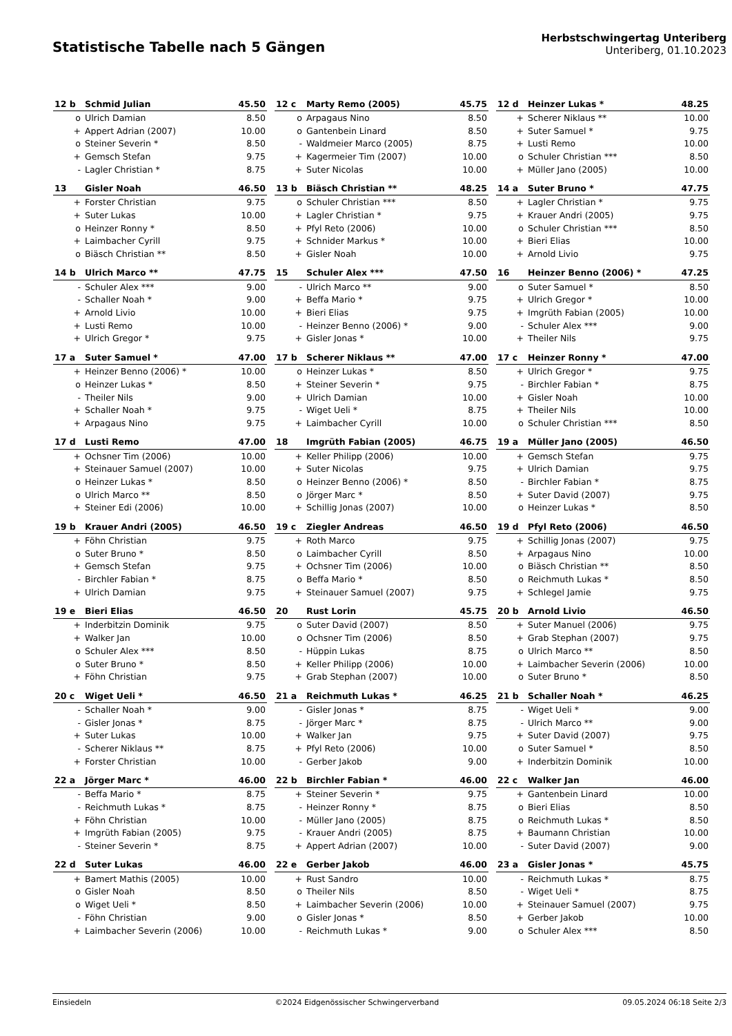Statistische Tabelle nach 5 Gängen
Herbstschwingertag Unteriberg
Unteriberg, 01.10.2023
| 12 b | Schmid Julian | 45.50 |
| --- | --- | --- |
| o | Ulrich Damian | 8.50 |
| + | Appert Adrian (2007) | 10.00 |
| o | Steiner Severin * | 8.50 |
| + | Gemsch Stefan | 9.75 |
| - | Lagler Christian * | 8.75 |
| 12 c | Marty Remo (2005) | 45.75 |
| --- | --- | --- |
| o | Arpagaus Nino | 8.50 |
| o | Gantenbein Linard | 8.50 |
| - | Waldmeier Marco (2005) | 8.75 |
| + | Kagermeier Tim (2007) | 10.00 |
| + | Suter Nicolas | 10.00 |
| 12 d | Heinzer Lukas * | 48.25 |
| --- | --- | --- |
| + | Scherer Niklaus ** | 10.00 |
| + | Suter Samuel * | 9.75 |
| + | Lusti Remo | 10.00 |
| o | Schuler Christian *** | 8.50 |
| + | Müller Jano (2005) | 10.00 |
| 13 | Gisler Noah | 46.50 |
| --- | --- | --- |
| + | Forster Christian | 9.75 |
| + | Suter Lukas | 10.00 |
| o | Heinzer Ronny * | 8.50 |
| + | Laimbacher Cyrill | 9.75 |
| o | Biäsch Christian ** | 8.50 |
| 13 b | Biäsch Christian ** | 48.25 |
| --- | --- | --- |
| o | Schuler Christian *** | 8.50 |
| + | Lagler Christian * | 9.75 |
| + | Pfyl Reto (2006) | 10.00 |
| + | Schnider Markus * | 10.00 |
| + | Gisler Noah | 10.00 |
| 14 a | Suter Bruno * | 47.75 |
| --- | --- | --- |
| + | Lagler Christian * | 9.75 |
| + | Krauer Andri (2005) | 9.75 |
| o | Schuler Christian *** | 8.50 |
| + | Bieri Elias | 10.00 |
| + | Arnold Livio | 9.75 |
| 14 b | Ulrich Marco ** | 47.75 |
| --- | --- | --- |
| - | Schuler Alex *** | 9.00 |
| - | Schaller Noah * | 9.00 |
| + | Arnold Livio | 10.00 |
| + | Lusti Remo | 10.00 |
| + | Ulrich Gregor * | 9.75 |
| 15 | Schuler Alex *** | 47.50 |
| --- | --- | --- |
| - | Ulrich Marco ** | 9.00 |
| + | Beffa Mario * | 9.75 |
| + | Bieri Elias | 9.75 |
| - | Heinzer Benno (2006) * | 9.00 |
| + | Gisler Jonas * | 10.00 |
| 16 | Heinzer Benno (2006) * | 47.25 |
| --- | --- | --- |
| o | Suter Samuel * | 8.50 |
| + | Ulrich Gregor * | 10.00 |
| + | Imgrüth Fabian (2005) | 10.00 |
| - | Schuler Alex *** | 9.00 |
| + | Theiler Nils | 9.75 |
| 17 a | Suter Samuel * | 47.00 |
| --- | --- | --- |
| + | Heinzer Benno (2006) * | 10.00 |
| o | Heinzer Lukas * | 8.50 |
| - | Theiler Nils | 9.00 |
| + | Schaller Noah * | 9.75 |
| + | Arpagaus Nino | 9.75 |
| 17 b | Scherer Niklaus ** | 47.00 |
| --- | --- | --- |
| o | Heinzer Lukas * | 8.50 |
| + | Steiner Severin * | 9.75 |
| + | Ulrich Damian | 10.00 |
| - | Wiget Ueli * | 8.75 |
| + | Laimbacher Cyrill | 10.00 |
| 17 c | Heinzer Ronny * | 47.00 |
| --- | --- | --- |
| + | Ulrich Gregor * | 9.75 |
| - | Birchler Fabian * | 8.75 |
| + | Gisler Noah | 10.00 |
| + | Theiler Nils | 10.00 |
| o | Schuler Christian *** | 8.50 |
| 17 d | Lusti Remo | 47.00 |
| --- | --- | --- |
| + | Ochsner Tim (2006) | 10.00 |
| + | Steinauer Samuel (2007) | 10.00 |
| o | Heinzer Lukas * | 8.50 |
| o | Ulrich Marco ** | 8.50 |
| + | Steiner Edi (2006) | 10.00 |
| 18 | Imgrüth Fabian (2005) | 46.75 |
| --- | --- | --- |
| + | Keller Philipp (2006) | 10.00 |
| + | Suter Nicolas | 9.75 |
| o | Heinzer Benno (2006) * | 8.50 |
| o | Jörger Marc * | 8.50 |
| + | Schillig Jonas (2007) | 10.00 |
| 19 a | Müller Jano (2005) | 46.50 |
| --- | --- | --- |
| + | Gemsch Stefan | 9.75 |
| + | Ulrich Damian | 9.75 |
| - | Birchler Fabian * | 8.75 |
| + | Suter David (2007) | 9.75 |
| o | Heinzer Lukas * | 8.50 |
| 19 b | Krauer Andri (2005) | 46.50 |
| --- | --- | --- |
| + | Föhn Christian | 9.75 |
| o | Suter Bruno * | 8.50 |
| + | Gemsch Stefan | 9.75 |
| - | Birchler Fabian * | 8.75 |
| + | Ulrich Damian | 9.75 |
| 19 c | Ziegler Andreas | 46.50 |
| --- | --- | --- |
| + | Roth Marco | 9.75 |
| o | Laimbacher Cyrill | 8.50 |
| + | Ochsner Tim (2006) | 10.00 |
| o | Beffa Mario * | 8.50 |
| + | Steinauer Samuel (2007) | 9.75 |
| 19 d | Pfyl Reto (2006) | 46.50 |
| --- | --- | --- |
| + | Schillig Jonas (2007) | 9.75 |
| + | Arpagaus Nino | 10.00 |
| o | Biäsch Christian ** | 8.50 |
| o | Reichmuth Lukas * | 8.50 |
| + | Schlegel Jamie | 9.75 |
| 19 e | Bieri Elias | 46.50 |
| --- | --- | --- |
| + | Inderbitzin Dominik | 9.75 |
| + | Walker Jan | 10.00 |
| o | Schuler Alex *** | 8.50 |
| o | Suter Bruno * | 8.50 |
| + | Föhn Christian | 9.75 |
| 20 | Rust Lorin | 45.75 |
| --- | --- | --- |
| o | Suter David (2007) | 8.50 |
| o | Ochsner Tim (2006) | 8.50 |
| - | Hüppin Lukas | 8.75 |
| + | Keller Philipp (2006) | 10.00 |
| + | Grab Stephan (2007) | 10.00 |
| 20 b | Arnold Livio | 46.50 |
| --- | --- | --- |
| + | Suter Manuel (2006) | 9.75 |
| + | Grab Stephan (2007) | 9.75 |
| o | Ulrich Marco ** | 8.50 |
| + | Laimbacher Severin (2006) | 10.00 |
| o | Suter Bruno * | 8.50 |
| 20 c | Wiget Ueli * | 46.50 |
| --- | --- | --- |
| - | Schaller Noah * | 9.00 |
| - | Gisler Jonas * | 8.75 |
| + | Suter Lukas | 10.00 |
| - | Scherer Niklaus ** | 8.75 |
| + | Forster Christian | 10.00 |
| 21 a | Reichmuth Lukas * | 46.25 |
| --- | --- | --- |
| - | Gisler Jonas * | 8.75 |
| - | Jörger Marc * | 8.75 |
| + | Walker Jan | 9.75 |
| + | Pfyl Reto (2006) | 10.00 |
| - | Gerber Jakob | 9.00 |
| 21 b | Schaller Noah * | 46.25 |
| --- | --- | --- |
| - | Wiget Ueli * | 9.00 |
| - | Ulrich Marco ** | 9.00 |
| + | Suter David (2007) | 9.75 |
| o | Suter Samuel * | 8.50 |
| + | Inderbitzin Dominik | 10.00 |
| 22 a | Jörger Marc * | 46.00 |
| --- | --- | --- |
| - | Beffa Mario * | 8.75 |
| - | Reichmuth Lukas * | 8.75 |
| + | Föhn Christian | 10.00 |
| + | Imgrüth Fabian (2005) | 9.75 |
| - | Steiner Severin * | 8.75 |
| 22 b | Birchler Fabian * | 46.00 |
| --- | --- | --- |
| + | Steiner Severin * | 9.75 |
| - | Heinzer Ronny * | 8.75 |
| - | Müller Jano (2005) | 8.75 |
| - | Krauer Andri (2005) | 8.75 |
| + | Appert Adrian (2007) | 10.00 |
| 22 c | Walker Jan | 46.00 |
| --- | --- | --- |
| + | Gantenbein Linard | 10.00 |
| o | Bieri Elias | 8.50 |
| o | Reichmuth Lukas * | 8.50 |
| + | Baumann Christian | 10.00 |
| - | Suter David (2007) | 9.00 |
| 22 d | Suter Lukas | 46.00 |
| --- | --- | --- |
| + | Bamert Mathis (2005) | 10.00 |
| o | Gisler Noah | 8.50 |
| o | Wiget Ueli * | 8.50 |
| - | Föhn Christian | 9.00 |
| + | Laimbacher Severin (2006) | 10.00 |
| 22 e | Gerber Jakob | 46.00 |
| --- | --- | --- |
| + | Rust Sandro | 10.00 |
| o | Theiler Nils | 8.50 |
| + | Laimbacher Severin (2006) | 10.00 |
| o | Gisler Jonas * | 8.50 |
| - | Reichmuth Lukas * | 9.00 |
| 23 a | Gisler Jonas * | 45.75 |
| --- | --- | --- |
| - | Reichmuth Lukas * | 8.75 |
| - | Wiget Ueli * | 8.75 |
| + | Steinauer Samuel (2007) | 9.75 |
| + | Gerber Jakob | 10.00 |
| o | Schuler Alex *** | 8.50 |
Einsiedeln ©2024 Eidgenössischer Schwingerverband 09.05.2024 06:18 Seite 2/3